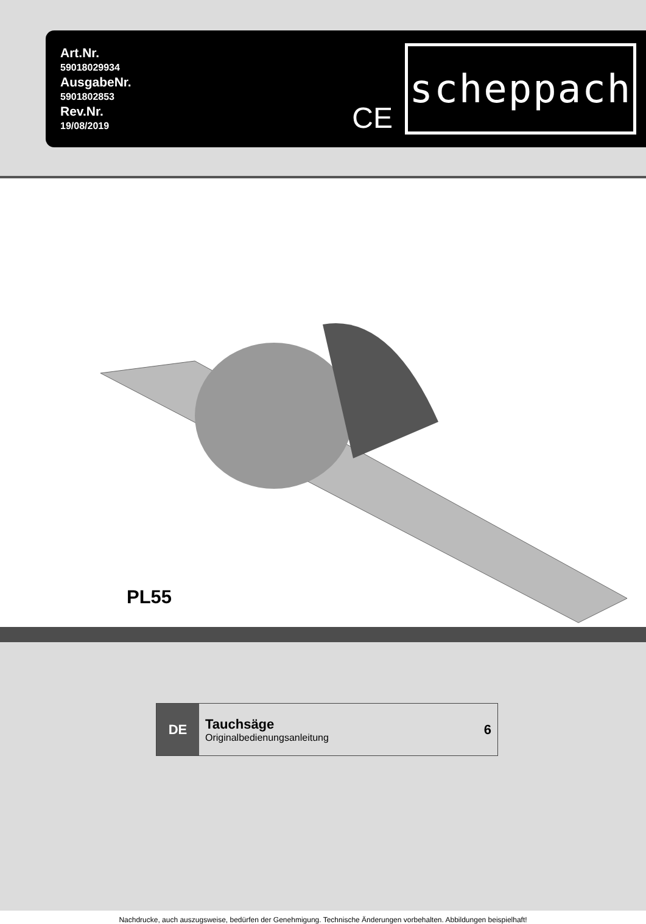Art.Nr.
59018029934
AusgabeNr.
5901802853
Rev.Nr.
19/08/2019
CE
scheppach
PL55
DE
Tauchsäge
Originalbedienungsanleitung
6
Nachdrucke, auch auszugsweise, bedürfen der Genehmigung. Technische Änderungen vorbehalten. Abbildungen beispielhaft!